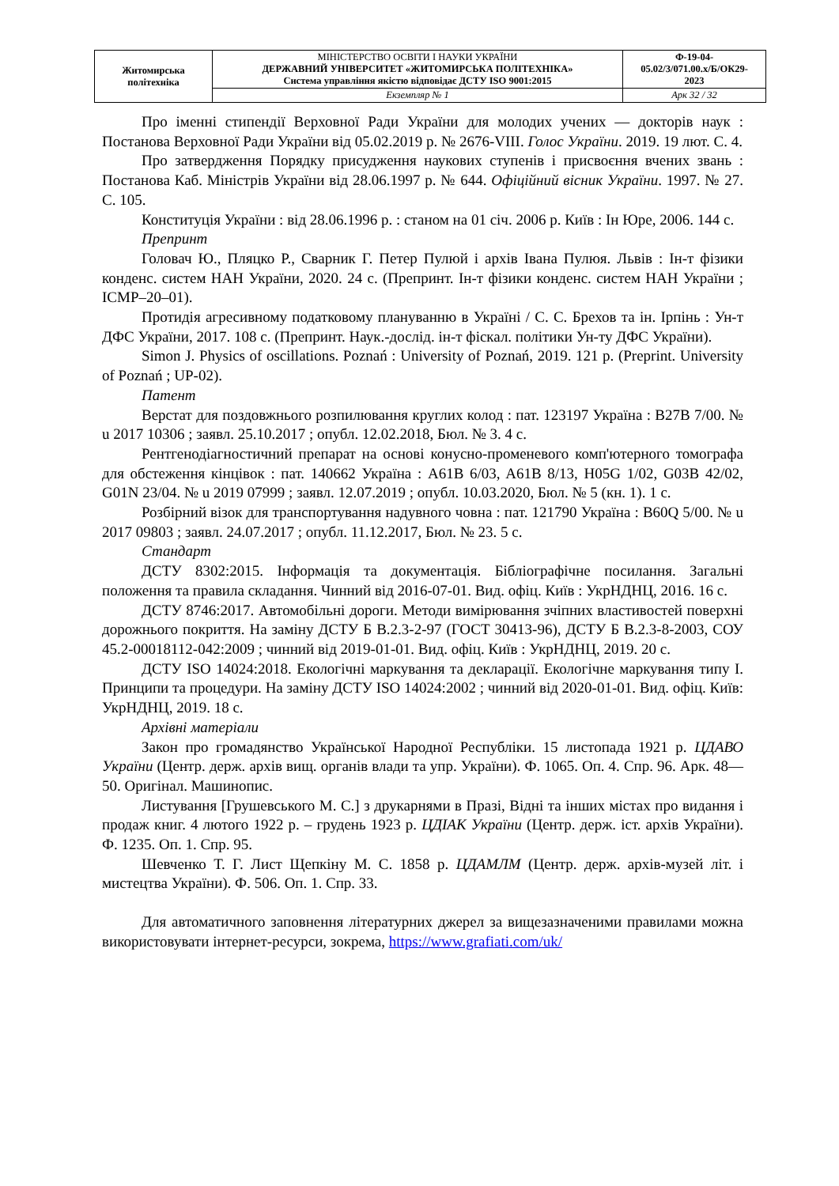| Житомирська політехніка | МІНІСТЕРСТВО ОСВІТИ І НАУКИ УКРАЇНИ ДЕРЖАВНИЙ УНІВЕРСИТЕТ «ЖИТОМИРСЬКА ПОЛІТЕХНІКА» Система управління якістю відповідає ДСТУ ISO 9001:2015 | Ф-19-04- 05.02/3/071.00.x/Б/ОК29- 2023 |
| | Екземпляр № 1 | Арк 32 / 32 |
Про іменні стипендії Верховної Ради України для молодих учених — докторів наук : Постанова Верховної Ради України від 05.02.2019 р. № 2676-VIII. Голос України. 2019. 19 лют. С. 4.
Про затвердження Порядку присудження наукових ступенів і присвоєння вчених звань : Постанова Каб. Міністрів України від 28.06.1997 р. № 644. Офіційний вісник України. 1997. № 27. С. 105.
Конституція України : від 28.06.1996 р. : станом на 01 січ. 2006 р. Київ : Ін Юре, 2006. 144 с.
Препринт
Головач Ю., Пляцко Р., Сварник Г. Петер Пулюй і архів Івана Пулюя. Львів : Ін-т фізики конденс. систем НАН України, 2020. 24 с. (Препринт. Ін-т фізики конденс. систем НАН України ; ICMP–20–01).
Протидія агресивному податковому плануванню в Україні / С. С. Брехов та ін. Ірпінь : Ун-т ДФС України, 2017. 108 с. (Препринт. Наук.-дослід. ін-т фіскал. політики Ун-ту ДФС України).
Simon J. Physics of oscillations. Poznań : University of Poznań, 2019. 121 p. (Preprint. University of Poznań ; UP-02).
Патент
Верстат для поздовжнього розпилювання круглих колод : пат. 123197 Україна : B27B 7/00. № u 2017 10306 ; заявл. 25.10.2017 ; опубл. 12.02.2018, Бюл. № 3. 4 с.
Рентгенодіагностичний препарат на основі конусно-променевого комп'ютерного томографа для обстеження кінцівок : пат. 140662 Україна : A61B 6/03, A61B 8/13, H05G 1/02, G03B 42/02, G01N 23/04. № u 2019 07999 ; заявл. 12.07.2019 ; опубл. 10.03.2020, Бюл. № 5 (кн. 1). 1 с.
Розбірний візок для транспортування надувного човна : пат. 121790 Україна : B60Q 5/00. № u 2017 09803 ; заявл. 24.07.2017 ; опубл. 11.12.2017, Бюл. № 23. 5 с.
Стандарт
ДСТУ 8302:2015. Інформація та документація. Бібліографічне посилання. Загальні положення та правила складання. Чинний від 2016-07-01. Вид. офіц. Київ : УкрНДНЦ, 2016. 16 с.
ДСТУ 8746:2017. Автомобільні дороги. Методи вимірювання зчіпних властивостей поверхні дорожнього покриття. На заміну ДСТУ Б В.2.3-2-97 (ГОСТ 30413-96), ДСТУ Б В.2.3-8-2003, СОУ 45.2-00018112-042:2009 ; чинний від 2019-01-01. Вид. офіц. Київ : УкрНДНЦ, 2019. 20 с.
ДСТУ ISO 14024:2018. Екологічні маркування та декларації. Екологічне маркування типу I. Принципи та процедури. На заміну ДСТУ ISO 14024:2002 ; чинний від 2020-01-01. Вид. офіц. Київ: УкрНДНЦ, 2019. 18 с.
Архівні матеріали
Закон про громадянство Української Народної Республіки. 15 листопада 1921 р. ЦДАВО України (Центр. держ. архів вищ. органів влади та упр. України). Ф. 1065. Оп. 4. Спр. 96. Арк. 48—50. Оригінал. Машинопис.
Листування [Грушевського М. С.] з друкарнями в Празі, Відні та інших містах про видання і продаж книг. 4 лютого 1922 р. – грудень 1923 р. ЦДІАК України (Центр. держ. іст. архів України). Ф. 1235. Оп. 1. Спр. 95.
Шевченко Т. Г. Лист Щепкіну М. С. 1858 р. ЦДАМЛМ (Центр. держ. архів-музей літ. і мистецтва України). Ф. 506. Оп. 1. Спр. 33.
Для автоматичного заповнення літературних джерел за вищезазначеними правилами можна використовувати інтернет-ресурси, зокрема, https://www.grafiati.com/uk/